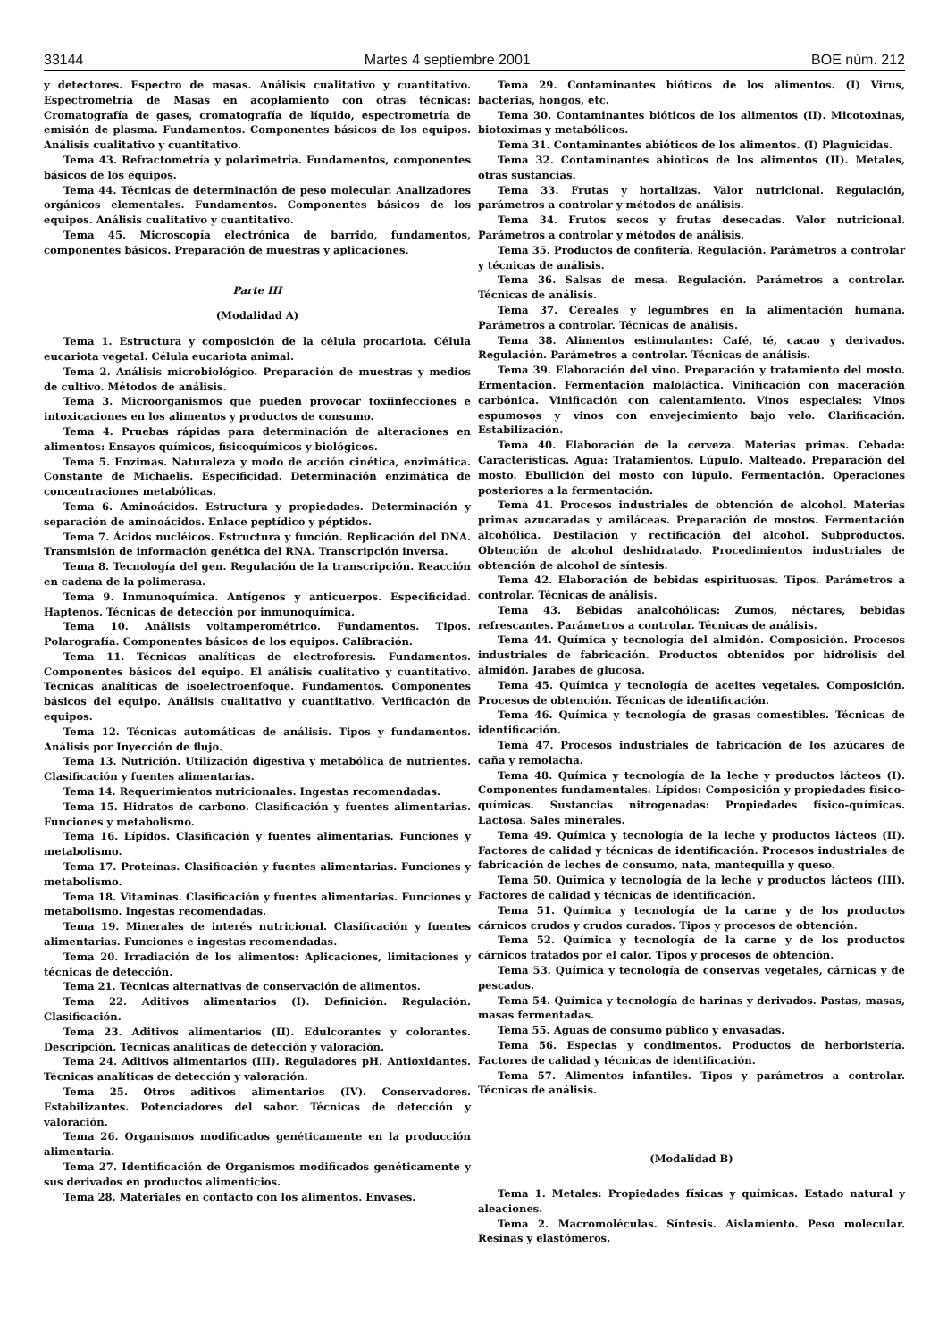33144 Martes 4 septiembre 2001 BOE núm. 212
y detectores. Espectro de masas. Análisis cualitativo y cuantitativo. Espectrometría de Masas en acoplamiento con otras técnicas: Cromatografía de gases, cromatografía de líquido, espectrometría de emisión de plasma. Fundamentos. Componentes básicos de los equipos. Análisis cualitativo y cuantitativo.
Tema 43. Refractometría y polarimetría. Fundamentos, componentes básicos de los equipos.
Tema 44. Técnicas de determinación de peso molecular. Analizadores orgánicos elementales. Fundamentos. Componentes básicos de los equipos. Análisis cualitativo y cuantitativo.
Tema 45. Microscopía electrónica de barrido, fundamentos, componentes básicos. Preparación de muestras y aplicaciones.
Parte III
(Modalidad A)
Tema 1. Estructura y composición de la célula procariota. Célula eucariota vegetal. Célula eucariota animal.
Tema 2. Análisis microbiológico. Preparación de muestras y medios de cultivo. Métodos de análisis.
Tema 3. Microorganismos que pueden provocar toxiinfecciones e intoxicaciones en los alimentos y productos de consumo.
Tema 4. Pruebas rápidas para determinación de alteraciones en alimentos: Ensayos químicos, fisicoquímicos y biológicos.
Tema 5. Enzimas. Naturaleza y modo de acción cinética, enzimática. Constante de Michaelis. Especificidad. Determinación enzimática de concentraciones metabólicas.
Tema 6. Aminoácidos. Estructura y propiedades. Determinación y separación de aminoácidos. Enlace peptídico y péptidos.
Tema 7. Ácidos nucléicos. Estructura y función. Replicación del DNA. Transmisión de información genética del RNA. Transcripción inversa.
Tema 8. Tecnología del gen. Regulación de la transcripción. Reacción en cadena de la polimerasa.
Tema 9. Inmunoquímica. Antígenos y anticuerpos. Especificidad. Haptenos. Técnicas de detección por inmunoquímica.
Tema 10. Análisis voltamperométrico. Fundamentos. Tipos. Polarografía. Componentes básicos de los equipos. Calibración.
Tema 11. Técnicas analíticas de electroforesis. Fundamentos. Componentes básicos del equipo. El análisis cualitativo y cuantitativo. Técnicas analíticas de isoelectroenfoque. Fundamentos. Componentes básicos del equipo. Análisis cualitativo y cuantitativo. Verificación de equipos.
Tema 12. Técnicas automáticas de análisis. Tipos y fundamentos. Análisis por Inyección de flujo.
Tema 13. Nutrición. Utilización digestiva y metabólica de nutrientes. Clasificación y fuentes alimentarias.
Tema 14. Requerimientos nutricionales. Ingestas recomendadas.
Tema 15. Hidratos de carbono. Clasificación y fuentes alimentarias. Funciones y metabolismo.
Tema 16. Lípidos. Clasificación y fuentes alimentarias. Funciones y metabolismo.
Tema 17. Proteínas. Clasificación y fuentes alimentarias. Funciones y metabolismo.
Tema 18. Vitaminas. Clasificación y fuentes alimentarias. Funciones y metabolismo. Ingestas recomendadas.
Tema 19. Minerales de interés nutricional. Clasificación y fuentes alimentarias. Funciones e ingestas recomendadas.
Tema 20. Irradiación de los alimentos: Aplicaciones, limitaciones y técnicas de detección.
Tema 21. Técnicas alternativas de conservación de alimentos.
Tema 22. Aditivos alimentarios (I). Definición. Regulación. Clasificación.
Tema 23. Aditivos alimentarios (II). Edulcorantes y colorantes. Descripción. Técnicas analíticas de detección y valoración.
Tema 24. Aditivos alimentarios (III). Reguladores pH. Antioxidantes. Técnicas analíticas de detección y valoración.
Tema 25. Otros aditivos alimentarios (IV). Conservadores. Estabilizantes. Potenciadores del sabor. Técnicas de detección y valoración.
Tema 26. Organismos modificados genéticamente en la producción alimentaria.
Tema 27. Identificación de Organismos modificados genéticamente y sus derivados en productos alimenticios.
Tema 28. Materiales en contacto con los alimentos. Envases.
Tema 29. Contaminantes bióticos de los alimentos. (I) Virus, bacterias, hongos, etc.
Tema 30. Contaminantes bióticos de los alimentos (II). Micotoxinas, biotoximas y metabólicos.
Tema 31. Contaminantes abióticos de los alimentos. (I) Plaguicidas.
Tema 32. Contaminantes abioticos de los alimentos (II). Metales, otras sustancias.
Tema 33. Frutas y hortalizas. Valor nutricional. Regulación, parámetros a controlar y métodos de análisis.
Tema 34. Frutos secos y frutas desecadas. Valor nutricional. Parámetros a controlar y métodos de análisis.
Tema 35. Productos de confitería. Regulación. Parámetros a controlar y técnicas de análisis.
Tema 36. Salsas de mesa. Regulación. Parámetros a controlar. Técnicas de análisis.
Tema 37. Cereales y legumbres en la alimentación humana. Parámetros a controlar. Técnicas de análisis.
Tema 38. Alimentos estimulantes: Café, té, cacao y derivados. Regulación. Parámetros a controlar. Técnicas de análisis.
Tema 39. Elaboración del vino. Preparación y tratamiento del mosto. Ermentación. Fermentación maloláctica. Vinificación con maceración carbónica. Vinificación con calentamiento. Vinos especiales: Vinos espumosos y vinos con envejecimiento bajo velo. Clarificación. Estabilización.
Tema 40. Elaboración de la cerveza. Materias primas. Cebada: Características. Agua: Tratamientos. Lúpulo. Malteado. Preparación del mosto. Ebullición del mosto con lúpulo. Fermentación. Operaciones posteriores a la fermentación.
Tema 41. Procesos industriales de obtención de alcohol. Materias primas azucaradas y amiláceas. Preparación de mostos. Fermentación alcohólica. Destilación y rectificación del alcohol. Subproductos. Obtención de alcohol deshidratado. Procedimientos industriales de obtención de alcohol de síntesis.
Tema 42. Elaboración de bebidas espirituosas. Tipos. Parámetros a controlar. Técnicas de análisis.
Tema 43. Bebidas analcohólicas: Zumos, néctares, bebidas refrescantes. Parámetros a controlar. Técnicas de análisis.
Tema 44. Química y tecnología del almidón. Composición. Procesos industriales de fabricación. Productos obtenidos por hidrólisis del almidón. Jarabes de glucosa.
Tema 45. Química y tecnología de aceites vegetales. Composición. Procesos de obtención. Técnicas de identificación.
Tema 46. Química y tecnología de grasas comestibles. Técnicas de identificación.
Tema 47. Procesos industriales de fabricación de los azúcares de caña y remolacha.
Tema 48. Química y tecnología de la leche y productos lácteos (I). Componentes fundamentales. Lípidos: Composición y propiedades físico-químicas. Sustancias nitrogenadas: Propiedades físico-químicas. Lactosa. Sales minerales.
Tema 49. Química y tecnología de la leche y productos lácteos (II). Factores de calidad y técnicas de identificación. Procesos industriales de fabricación de leches de consumo, nata, mantequilla y queso.
Tema 50. Química y tecnología de la leche y productos lácteos (III). Factores de calidad y técnicas de identificación.
Tema 51. Química y tecnología de la carne y de los productos cárnicos crudos y crudos curados. Tipos y procesos de obtención.
Tema 52. Química y tecnología de la carne y de los productos cárnicos tratados por el calor. Tipos y procesos de obtención.
Tema 53. Química y tecnología de conservas vegetales, cárnicas y de pescados.
Tema 54. Química y tecnología de harinas y derivados. Pastas, masas, masas fermentadas.
Tema 55. Aguas de consumo público y envasadas.
Tema 56. Especias y condimentos. Productos de herboristería. Factores de calidad y técnicas de identificación.
Tema 57. Alimentos infantiles. Tipos y parámetros a controlar. Técnicas de análisis.
(Modalidad B)
Tema 1. Metales: Propiedades físicas y químicas. Estado natural y aleaciones.
Tema 2. Macromoléculas. Síntesis. Aislamiento. Peso molecular. Resinas y elastómeros.